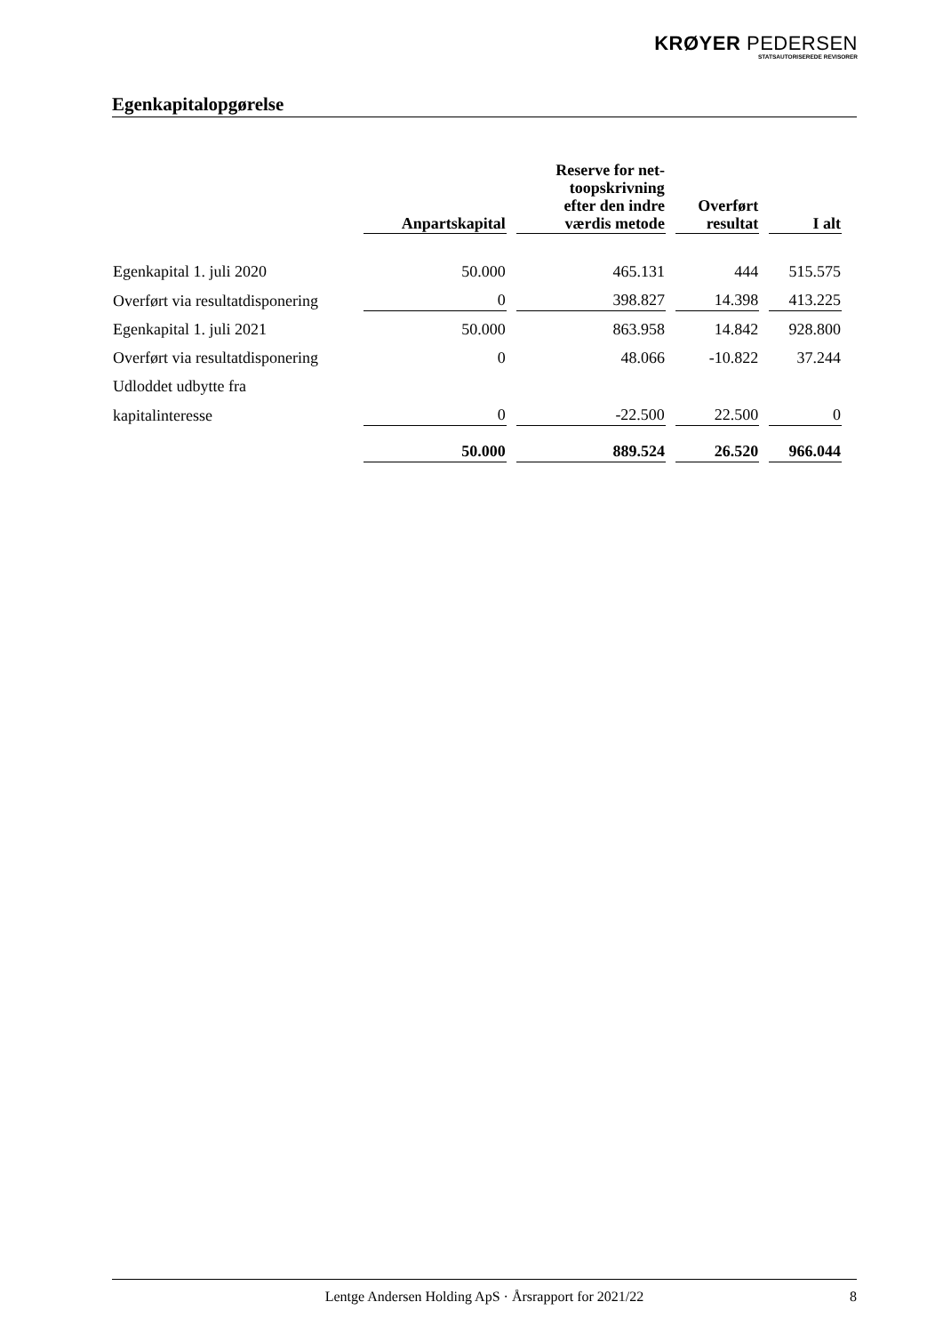KRØYER PEDERSEN
STATSAUTORISEREDE REVISORER
Egenkapitalopgørelse
| | Anpartskapital | Reserve for net- toopskrivning efter den indre værdis metode | Overført resultat | I alt |
| --- | --- | --- | --- | --- |
| Egenkapital 1. juli 2020 | 50.000 | 465.131 | 444 | 515.575 |
| Overført via resultatdisponering | 0 | 398.827 | 14.398 | 413.225 |
| Egenkapital 1. juli 2021 | 50.000 | 863.958 | 14.842 | 928.800 |
| Overført via resultatdisponering | 0 | 48.066 | -10.822 | 37.244 |
| Udloddet udbytte fra | | | | |
| kapitalinteresse | 0 | -22.500 | 22.500 | 0 |
| | 50.000 | 889.524 | 26.520 | 966.044 |
Lentge Andersen Holding ApS · Årsrapport for 2021/22 8